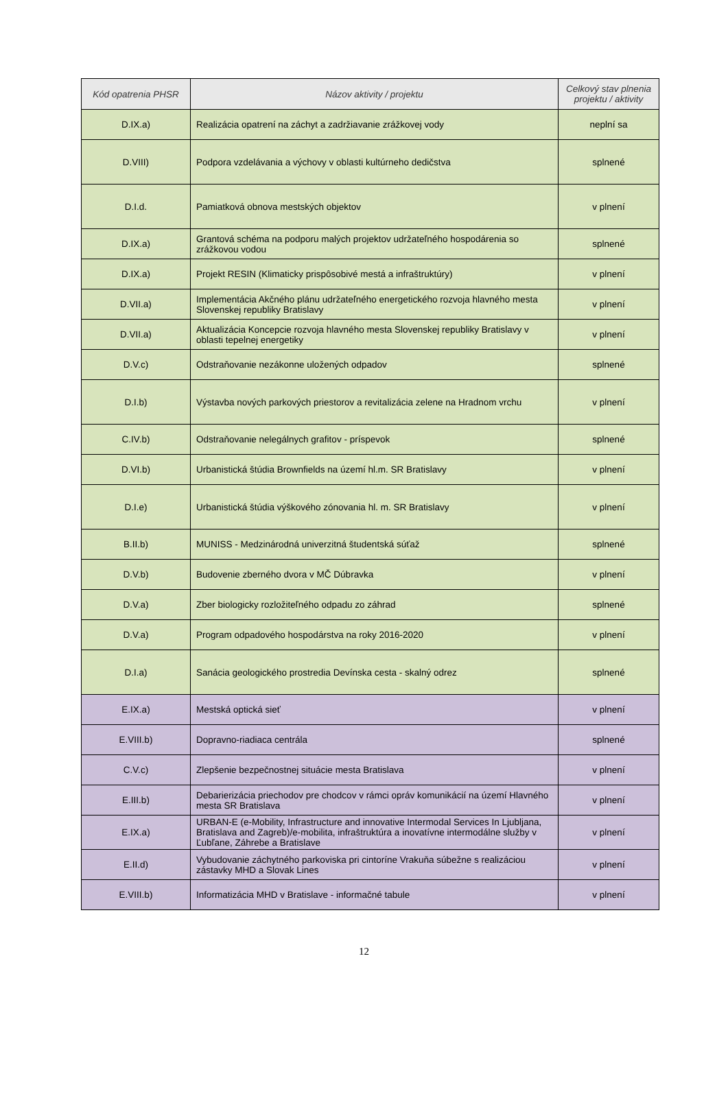| Kód opatrenia PHSR | Názov aktivity / projektu | Celkový stav plnenia projektu / aktivity |
| --- | --- | --- |
| D.IX.a) | Realizácia opatrení na záchyt a zadržiavanie zrážkovej vody | neplní sa |
| D.VIII) | Podpora vzdelávania a výchovy v oblasti kultúrneho dedičstva | splnené |
| D.I.d. | Pamiatková obnova mestských objektov | v plnení |
| D.IX.a) | Grantová schéma na podporu malých projektov udržateľného hospodárenia so zrážkovou vodou | splnené |
| D.IX.a) | Projekt RESIN (Klimaticky prispôsobivé mestá a infraštruktúry) | v plnení |
| D.VII.a) | Implementácia Akčného plánu udržateľného energetického rozvoja hlavného mesta Slovenskej republiky Bratislavy | v plnení |
| D.VII.a) | Aktualizácia Koncepcie rozvoja hlavného mesta Slovenskej republiky Bratislavy v oblasti tepelnej energetiky | v plnení |
| D.V.c) | Odstraňovanie nezákonne uložených odpadov | splnené |
| D.I.b) | Výstavba nových parkových priestorov a revitalizácia zelene na Hradnom vrchu | v plnení |
| C.IV.b) | Odstraňovanie nelegálnych grafitov - príspevok | splnené |
| D.VI.b) | Urbanistická štúdia Brownfields na území hl.m. SR Bratislavy | v plnení |
| D.I.e) | Urbanistická štúdia výškového zónovania hl. m. SR Bratislavy | v plnení |
| B.II.b) | MUNISS - Medzinárodná univerzitná študentská súťaž | splnené |
| D.V.b) | Budovenie zberného dvora v MČ Dúbravka | v plnení |
| D.V.a) | Zber biologicky rozložiteľného odpadu zo záhrad | splnené |
| D.V.a) | Program odpadového hospodárstva na roky 2016-2020 | v plnení |
| D.I.a) | Sanácia geologického prostredia Devínska cesta - skalný odrez | splnené |
| E.IX.a) | Mestská optická sieť | v plnení |
| E.VIII.b) | Dopravno-riadiaca centrála | splnené |
| C.V.c) | Zlepšenie bezpečnostnej situácie mesta Bratislava | v plnení |
| E.III.b) | Debarierizácia priechodov pre chodcov v rámci opráv komunikácií na území Hlavného mesta SR Bratislava | v plnení |
| E.IX.a) | URBAN-E (e-Mobility, Infrastructure and innovative Intermodal Services In Ljubljana, Bratislava and Zagreb)/e-mobilita, infraštruktúra a inovatívne intermodálne služby v Ľubľane, Záhrebe a Bratislave | v plnení |
| E.II.d) | Vybudovanie záchytného parkoviska pri cintoríne Vrakuňa súbežne s realizáciou zástavky MHD a Slovak Lines | v plnení |
| E.VIII.b) | Informatizácia MHD v Bratislave - informačné tabule | v plnení |
12